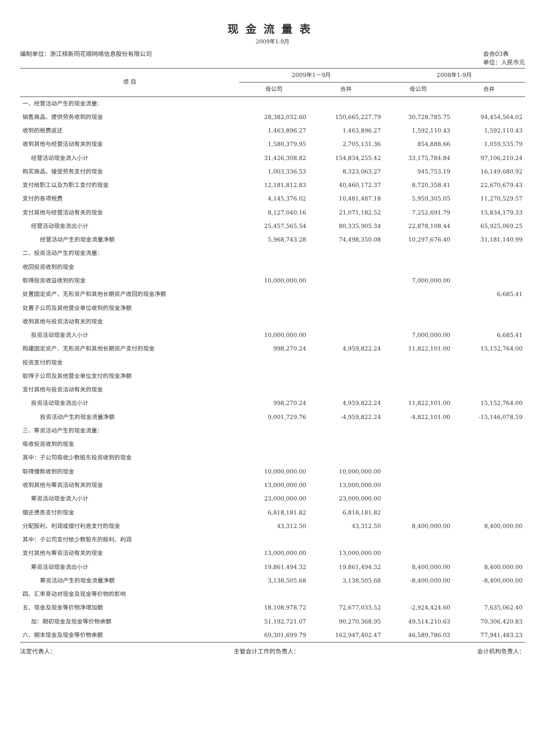现金流量表
2009年1-9月
编制单位：浙江核新同花顺网络信息股份有限公司 会合03表
单位：人民币元
| 项 目 | 2009年1－9月 | | 2008年1-9月 | |
| --- | --- | --- | --- | --- |
| | 母公司 | 合并 | 母公司 | 合并 |
| 一、经营活动产生的现金流量： | | | | |
| 销售商品、提供劳务收到的现金 | 28,382,032.60 | 150,665,227.79 | 30,728,785.75 | 94,454,564.02 |
| 收到的税费返还 | 1,463,896.27 | 1,463,896.27 | 1,592,110.43 | 1,592,110.43 |
| 收到其他与经营活动有关的现金 | 1,580,379.95 | 2,705,131.36 | 854,888.66 | 1,059,535.79 |
| 经营活动现金流入小计 | 31,426,308.82 | 154,834,255.42 | 33,175,784.84 | 97,106,210.24 |
| 购买商品、接受劳务支付的现金 | 1,003,336.53 | 8,323,063.27 | 945,753.19 | 16,149,680.92 |
| 支付给职工以及为职工支付的现金 | 12,181,812.83 | 40,460,172.37 | 8,720,358.41 | 22,670,679.43 |
| 支付的各项税费 | 4,145,376.02 | 10,481,487.18 | 5,959,305.05 | 11,270,529.57 |
| 支付其他与经营活动有关的现金 | 8,127,040.16 | 21,071,182.52 | 7,252,691.79 | 15,834,179.33 |
| 经营活动现金流出小计 | 25,457,565.54 | 80,335,905.34 | 22,878,108.44 | 65,925,069.25 |
| 经营活动产生的现金流量净额 | 5,968,743.28 | 74,498,350.08 | 10,297,676.40 | 31,181,140.99 |
| 二、投资活动产生的现金流量： | | | | |
| 收回投资收到的现金 | | | | |
| 取得投资收益收到的现金 | 10,000,000.00 | | 7,000,000.00 | |
| 处置固定资产、无形资产和其他长期资产收回的现金净额 | | | | 6,685.41 |
| 处置子公司及其他营业单位收到的现金净额 | | | | |
| 收到其他与投资活动有关的现金 | | | | |
| 投资活动现金流入小计 | 10,000,000.00 | | 7,000,000.00 | 6,685.41 |
| 购建固定资产、无形资产和其他长期资产支付的现金 | 998,270.24 | 4,959,822.24 | 11,822,101.00 | 15,152,764.00 |
| 投资支付的现金 | | | | |
| 取得子公司及其他营业单位支付的现金净额 | | | | |
| 支付其他与投资活动有关的现金 | | | | |
| 投资活动现金流出小计 | 998,270.24 | 4,959,822.24 | 11,822,101.00 | 15,152,764.00 |
| 投资活动产生的现金流量净额 | 9,001,729.76 | -4,959,822.24 | -4,822,101.00 | -15,146,078.59 |
| 三、筹资活动产生的现金流量： | | | | |
| 吸收投资收到的现金 | | | | |
| 其中：子公司吸收少数股东投资收到的现金 | | | | |
| 取得借款收到的现金 | 10,000,000.00 | 10,000,000.00 | | |
| 收到其他与筹资活动有关的现金 | 13,000,000.00 | 13,000,000.00 | | |
| 筹资活动现金流入小计 | 23,000,000.00 | 23,000,000.00 | | |
| 偿还债务支付的现金 | 6,818,181.82 | 6,818,181.82 | | |
| 分配股利、利润或偿付利息支付的现金 | 43,312.50 | 43,312.50 | 8,400,000.00 | 8,400,000.00 |
| 其中：子公司支付给少数股东的股利、利润 | | | | |
| 支付其他与筹资活动有关的现金 | 13,000,000.00 | 13,000,000.00 | | |
| 筹资活动现金流出小计 | 19,861,494.32 | 19,861,494.32 | 8,400,000.00 | 8,400,000.00 |
| 筹资活动产生的现金流量净额 | 3,138,505.68 | 3,138,505.68 | -8,400,000.00 | -8,400,000.00 |
| 四、汇率变动对现金及现金等价物的影响 | | | | |
| 五、现金及现金等价物净增加额 | 18,108,978.72 | 72,677,033.52 | -2,924,424.60 | 7,635,062.40 |
| 加：期初现金及现金等价物余额 | 51,192,721.07 | 90,270,368.95 | 49,514,210.63 | 70,306,420.83 |
| 六、期末现金及现金等价物余额 | 69,301,699.79 | 162,947,402.47 | 46,589,786.03 | 77,941,483.23 |
法定代表人： 主管会计工作的负责人： 会计机构负责人：